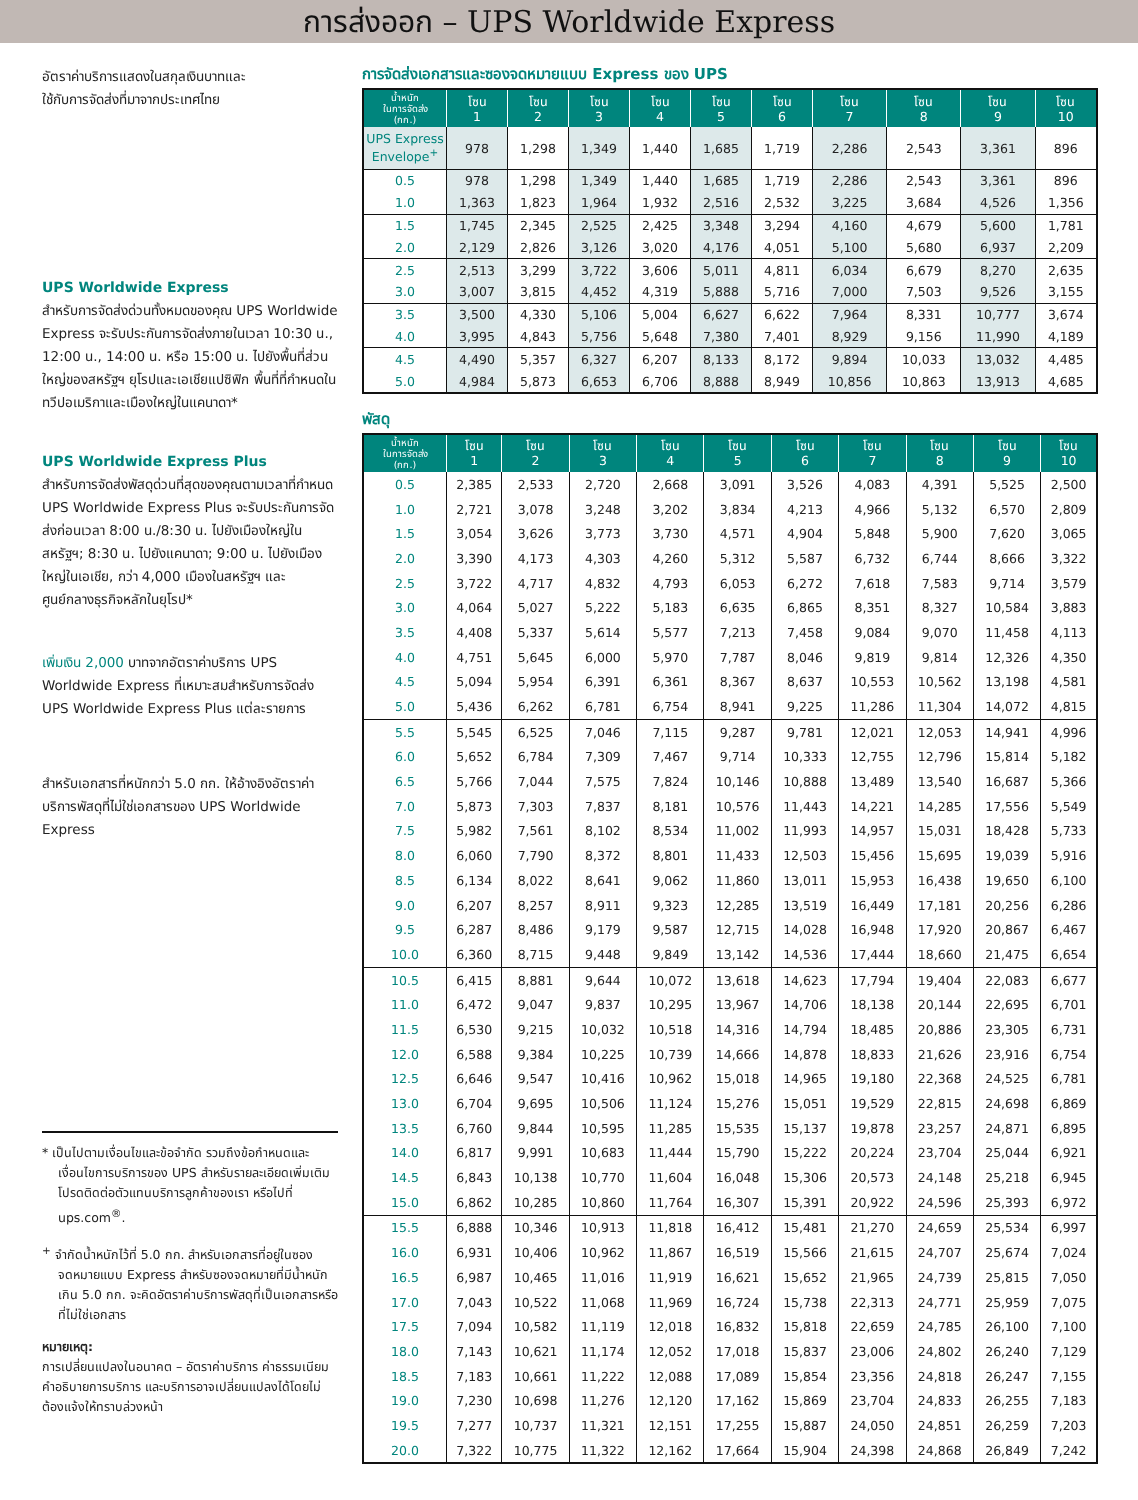การส่งออก – UPS Worldwide Express
อัตราค่าบริการแสดงในสกุลเงินบาทและ
ใช้กับการจัดส่งที่มาจากประเทศไทย
UPS Worldwide Express
สำหรับการจัดส่งด่วนทั้งหมดของคุณ UPS Worldwide Express จะรับประกันการจัดส่งภายในเวลา 10:30 น., 12:00 น., 14:00 น. หรือ 15:00 น. ไปยังพื้นที่ส่วนใหญ่ของสหรัฐฯ ยุโรปและเอเชียแปซิฟิก พื้นที่ที่กำหนดในทวีปอเมริกาและเมืองใหญ่ในแคนาดา*
UPS Worldwide Express Plus
สำหรับการจัดส่งพัสดุด่วนที่สุดของคุณตามเวลาที่กำหนด UPS Worldwide Express Plus จะรับประกันการจัดส่งก่อนเวลา 8:00 น./8:30 น. ไปยังเมืองใหญ่ในสหรัฐฯ; 8:30 น. ไปยังแคนาดา; 9:00 น. ไปยังเมืองใหญ่ในเอเชีย, กว่า 4,000 เมืองในสหรัฐฯ และศูนย์กลางธุรกิจหลักในยุโรป*
เพิ่มเงิน 2,000 บาทจากอัตราค่าบริการ UPS Worldwide Express ที่เหมาะสมสำหรับการจัดส่ง UPS Worldwide Express Plus แต่ละรายการ
สำหรับเอกสารที่หนักกว่า 5.0 กก. ให้อ้างอิงอัตราค่าบริการพัสดุที่ไม่ใช่เอกสารของ UPS Worldwide Express
* เป็นไปตามเงื่อนไขและข้อจำกัด รวมถึงข้อกำหนดและเงื่อนไขการบริการของ UPS สำหรับรายละเอียดเพิ่มเติม โปรดติดต่อตัวแทนบริการลูกค้าของเรา หรือไปที่ ups.com<sup>®</sup>.
<sup>+</sup> จำกัดน้ำหนักไว้ที่ 5.0 กก. สำหรับเอกสารที่อยู่ในซองจดหมายแบบ Express สำหรับซองจดหมายที่มีน้ำหนักเกิน 5.0 กก. จะคิดอัตราค่าบริการพัสดุที่เป็นเอกสารหรือที่ไม่ใช่เอกสาร
หมายเหตุ:
การเปลี่ยนแปลงในอนาคต – อัตราค่าบริการ ค่าธรรมเนียม คำอธิบายการบริการ และบริการอาจเปลี่ยนแปลงได้โดยไม่ต้องแจ้งให้ทราบล่วงหน้า
การจัดส่งเอกสารและซองจดหมายแบบ Express ของ UPS
| น้ำหนัก ในการจัดส่ง (กก.) | โซน 1 | โซน 2 | โซน 3 | โซน 4 | โซน 5 | โซน 6 | โซน 7 | โซน 8 | โซน 9 | โซน 10 |
| --- | --- | --- | --- | --- | --- | --- | --- | --- | --- | --- |
| UPS Express Envelope<sup>+</sup> | 978 | 1,298 | 1,349 | 1,440 | 1,685 | 1,719 | 2,286 | 2,543 | 3,361 | 896 |
| 0.5 | 978 | 1,298 | 1,349 | 1,440 | 1,685 | 1,719 | 2,286 | 2,543 | 3,361 | 896 |
| 1.0 | 1,363 | 1,823 | 1,964 | 1,932 | 2,516 | 2,532 | 3,225 | 3,684 | 4,526 | 1,356 |
| 1.5 | 1,745 | 2,345 | 2,525 | 2,425 | 3,348 | 3,294 | 4,160 | 4,679 | 5,600 | 1,781 |
| 2.0 | 2,129 | 2,826 | 3,126 | 3,020 | 4,176 | 4,051 | 5,100 | 5,680 | 6,937 | 2,209 |
| 2.5 | 2,513 | 3,299 | 3,722 | 3,606 | 5,011 | 4,811 | 6,034 | 6,679 | 8,270 | 2,635 |
| 3.0 | 3,007 | 3,815 | 4,452 | 4,319 | 5,888 | 5,716 | 7,000 | 7,503 | 9,526 | 3,155 |
| 3.5 | 3,500 | 4,330 | 5,106 | 5,004 | 6,627 | 6,622 | 7,964 | 8,331 | 10,777 | 3,674 |
| 4.0 | 3,995 | 4,843 | 5,756 | 5,648 | 7,380 | 7,401 | 8,929 | 9,156 | 11,990 | 4,189 |
| 4.5 | 4,490 | 5,357 | 6,327 | 6,207 | 8,133 | 8,172 | 9,894 | 10,033 | 13,032 | 4,485 |
| 5.0 | 4,984 | 5,873 | 6,653 | 6,706 | 8,888 | 8,949 | 10,856 | 10,863 | 13,913 | 4,685 |
พัสดุ
| น้ำหนัก ในการจัดส่ง (กก.) | โซน 1 | โซน 2 | โซน 3 | โซน 4 | โซน 5 | โซน 6 | โซน 7 | โซน 8 | โซน 9 | โซน 10 |
| --- | --- | --- | --- | --- | --- | --- | --- | --- | --- | --- |
| 0.5 | 2,385 | 2,533 | 2,720 | 2,668 | 3,091 | 3,526 | 4,083 | 4,391 | 5,525 | 2,500 |
| 1.0 | 2,721 | 3,078 | 3,248 | 3,202 | 3,834 | 4,213 | 4,966 | 5,132 | 6,570 | 2,809 |
| 1.5 | 3,054 | 3,626 | 3,773 | 3,730 | 4,571 | 4,904 | 5,848 | 5,900 | 7,620 | 3,065 |
| 2.0 | 3,390 | 4,173 | 4,303 | 4,260 | 5,312 | 5,587 | 6,732 | 6,744 | 8,666 | 3,322 |
| 2.5 | 3,722 | 4,717 | 4,832 | 4,793 | 6,053 | 6,272 | 7,618 | 7,583 | 9,714 | 3,579 |
| 3.0 | 4,064 | 5,027 | 5,222 | 5,183 | 6,635 | 6,865 | 8,351 | 8,327 | 10,584 | 3,883 |
| 3.5 | 4,408 | 5,337 | 5,614 | 5,577 | 7,213 | 7,458 | 9,084 | 9,070 | 11,458 | 4,113 |
| 4.0 | 4,751 | 5,645 | 6,000 | 5,970 | 7,787 | 8,046 | 9,819 | 9,814 | 12,326 | 4,350 |
| 4.5 | 5,094 | 5,954 | 6,391 | 6,361 | 8,367 | 8,637 | 10,553 | 10,562 | 13,198 | 4,581 |
| 5.0 | 5,436 | 6,262 | 6,781 | 6,754 | 8,941 | 9,225 | 11,286 | 11,304 | 14,072 | 4,815 |
| 5.5 | 5,545 | 6,525 | 7,046 | 7,115 | 9,287 | 9,781 | 12,021 | 12,053 | 14,941 | 4,996 |
| 6.0 | 5,652 | 6,784 | 7,309 | 7,467 | 9,714 | 10,333 | 12,755 | 12,796 | 15,814 | 5,182 |
| 6.5 | 5,766 | 7,044 | 7,575 | 7,824 | 10,146 | 10,888 | 13,489 | 13,540 | 16,687 | 5,366 |
| 7.0 | 5,873 | 7,303 | 7,837 | 8,181 | 10,576 | 11,443 | 14,221 | 14,285 | 17,556 | 5,549 |
| 7.5 | 5,982 | 7,561 | 8,102 | 8,534 | 11,002 | 11,993 | 14,957 | 15,031 | 18,428 | 5,733 |
| 8.0 | 6,060 | 7,790 | 8,372 | 8,801 | 11,433 | 12,503 | 15,456 | 15,695 | 19,039 | 5,916 |
| 8.5 | 6,134 | 8,022 | 8,641 | 9,062 | 11,860 | 13,011 | 15,953 | 16,438 | 19,650 | 6,100 |
| 9.0 | 6,207 | 8,257 | 8,911 | 9,323 | 12,285 | 13,519 | 16,449 | 17,181 | 20,256 | 6,286 |
| 9.5 | 6,287 | 8,486 | 9,179 | 9,587 | 12,715 | 14,028 | 16,948 | 17,920 | 20,867 | 6,467 |
| 10.0 | 6,360 | 8,715 | 9,448 | 9,849 | 13,142 | 14,536 | 17,444 | 18,660 | 21,475 | 6,654 |
| 10.5 | 6,415 | 8,881 | 9,644 | 10,072 | 13,618 | 14,623 | 17,794 | 19,404 | 22,083 | 6,677 |
| 11.0 | 6,472 | 9,047 | 9,837 | 10,295 | 13,967 | 14,706 | 18,138 | 20,144 | 22,695 | 6,701 |
| 11.5 | 6,530 | 9,215 | 10,032 | 10,518 | 14,316 | 14,794 | 18,485 | 20,886 | 23,305 | 6,731 |
| 12.0 | 6,588 | 9,384 | 10,225 | 10,739 | 14,666 | 14,878 | 18,833 | 21,626 | 23,916 | 6,754 |
| 12.5 | 6,646 | 9,547 | 10,416 | 10,962 | 15,018 | 14,965 | 19,180 | 22,368 | 24,525 | 6,781 |
| 13.0 | 6,704 | 9,695 | 10,506 | 11,124 | 15,276 | 15,051 | 19,529 | 22,815 | 24,698 | 6,869 |
| 13.5 | 6,760 | 9,844 | 10,595 | 11,285 | 15,535 | 15,137 | 19,878 | 23,257 | 24,871 | 6,895 |
| 14.0 | 6,817 | 9,991 | 10,683 | 11,444 | 15,790 | 15,222 | 20,224 | 23,704 | 25,044 | 6,921 |
| 14.5 | 6,843 | 10,138 | 10,770 | 11,604 | 16,048 | 15,306 | 20,573 | 24,148 | 25,218 | 6,945 |
| 15.0 | 6,862 | 10,285 | 10,860 | 11,764 | 16,307 | 15,391 | 20,922 | 24,596 | 25,393 | 6,972 |
| 15.5 | 6,888 | 10,346 | 10,913 | 11,818 | 16,412 | 15,481 | 21,270 | 24,659 | 25,534 | 6,997 |
| 16.0 | 6,931 | 10,406 | 10,962 | 11,867 | 16,519 | 15,566 | 21,615 | 24,707 | 25,674 | 7,024 |
| 16.5 | 6,987 | 10,465 | 11,016 | 11,919 | 16,621 | 15,652 | 21,965 | 24,739 | 25,815 | 7,050 |
| 17.0 | 7,043 | 10,522 | 11,068 | 11,969 | 16,724 | 15,738 | 22,313 | 24,771 | 25,959 | 7,075 |
| 17.5 | 7,094 | 10,582 | 11,119 | 12,018 | 16,832 | 15,818 | 22,659 | 24,785 | 26,100 | 7,100 |
| 18.0 | 7,143 | 10,621 | 11,174 | 12,052 | 17,018 | 15,837 | 23,006 | 24,802 | 26,240 | 7,129 |
| 18.5 | 7,183 | 10,661 | 11,222 | 12,088 | 17,089 | 15,854 | 23,356 | 24,818 | 26,247 | 7,155 |
| 19.0 | 7,230 | 10,698 | 11,276 | 12,120 | 17,162 | 15,869 | 23,704 | 24,833 | 26,255 | 7,183 |
| 19.5 | 7,277 | 10,737 | 11,321 | 12,151 | 17,255 | 15,887 | 24,050 | 24,851 | 26,259 | 7,203 |
| 20.0 | 7,322 | 10,775 | 11,322 | 12,162 | 17,664 | 15,904 | 24,398 | 24,868 | 26,849 | 7,242 |